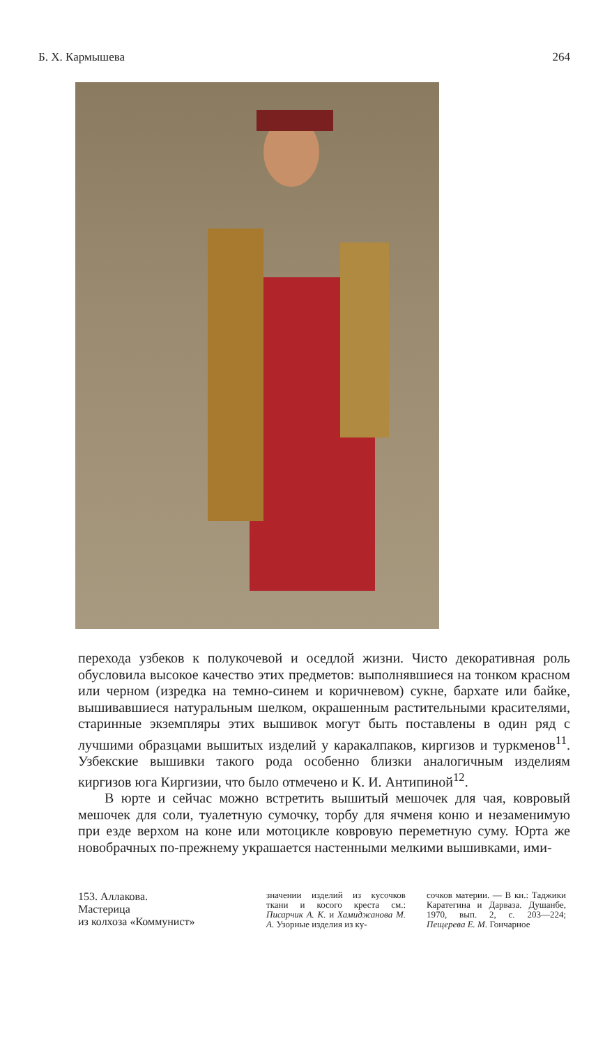Б. Х. Кармышева 264
перехода узбеков к полукочевой и оседлой жизни. Чисто декоративная роль обусловила высокое качество этих предметов: выполнявшиеся на тонком красном или черном (изредка на темно-синем и коричневом) сукне, бархате или байке, вышивавшиеся натуральным шелком, окрашенным растительными красителями, старинные экземпляры этих вышивок могут быть поставлены в один ряд с лучшими образцами вышитых изделий у каракалпаков, киргизов и туркменов<sup>11</sup>. Узбекские вышивки такого рода особенно близки аналогичным изделиям киргизов юга Киргизии, что было отмечено и К. И. Антипиной<sup>12</sup>.
В юрте и сейчас можно встретить вышитый мешочек для чая, ковровый мешочек для соли, туалетную сумочку, торбу для ячменя коню и незаменимую при езде верхом на коне или мотоцикле ковровую переметную суму. Юрта же новобрачных по-прежнему украшается настенными мелкими вышивками, ими-
153. Аллакова.
Мастерица
из колхоза «Коммунист»
значении изделий из кусочков ткани и косого креста см.: Писарчик А. К. и Хамиджанова М. А. Узорные изделия из ку-
сочков материи. — В кн.: Таджики Каратегина и Дарваза. Душанбе, 1970, вып. 2, с. 203—224; Пещерева Е. М. Гончарное